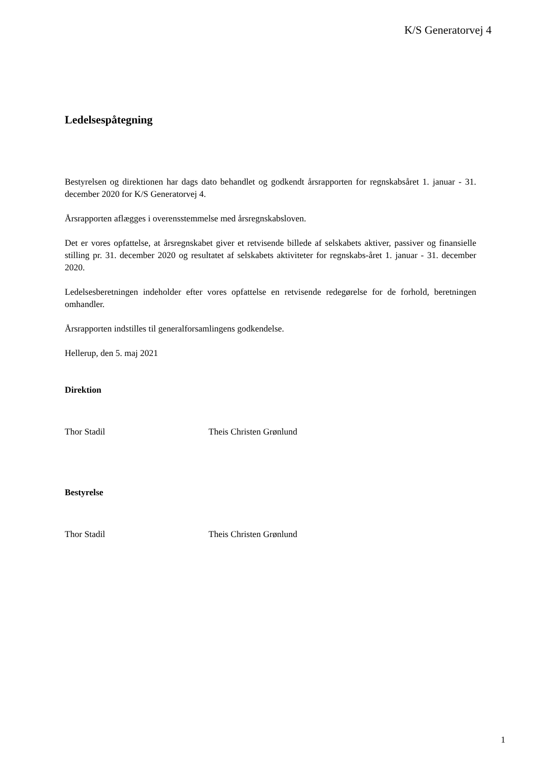K/S Generatorvej 4
Ledelsespåtegning
Bestyrelsen og direktionen har dags dato behandlet og godkendt årsrapporten for regnskabsåret 1. januar - 31. december 2020 for K/S Generatorvej 4.
Årsrapporten aflægges i overensstemmelse med årsregnskabsloven.
Det er vores opfattelse, at årsregnskabet giver et retvisende billede af selskabets aktiver, passiver og finansielle stilling pr. 31. december 2020 og resultatet af selskabets aktiviteter for regnskabs-året 1. januar - 31. december 2020.
Ledelsesberetningen indeholder efter vores opfattelse en retvisende redegørelse for de forhold, beretningen omhandler.
Årsrapporten indstilles til generalforsamlingens godkendelse.
Hellerup, den 5. maj 2021
Direktion
Thor Stadil Theis Christen Grønlund
Bestyrelse
Thor Stadil Theis Christen Grønlund
1